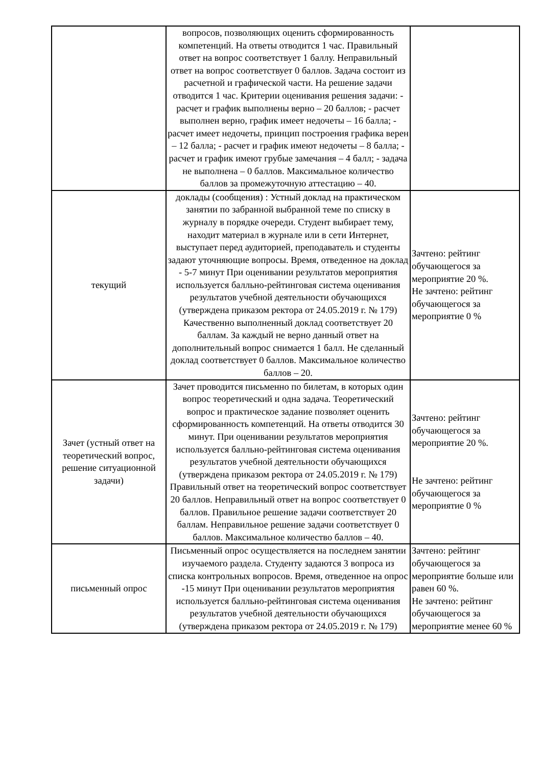| | вопросов, позволяющих оценить сформированность компетенций. На ответы отводится 1 час. Правильный ответ на вопрос соответствует 1 баллу. Неправильный ответ на вопрос соответствует 0 баллов. Задача состоит из расчетной и графической части. На решение задачи отводится 1 час. Критерии оценивания решения задачи: - расчет и график выполнены верно – 20 баллов; - расчет выполнен верно, график имеет недочеты – 16 балла; - расчет имеет недочеты, принцип построения графика верен – 12 балла; - расчет и график имеют недочеты – 8 балла; - расчет и график имеют грубые замечания – 4 балл; - задача не выполнена – 0 баллов. Максимальное количество баллов за промежуточную аттестацию – 40. | |
| текущий | доклады (сообщения) : Устный доклад на практическом занятии по забранной выбранной теме по списку в журналу в порядке очереди. Студент выбирает тему, находит материал в журнале или в сети Интернет, выступает перед аудиторией, преподаватель и студенты задают уточняющие вопросы. Время, отведенное на доклад - 5-7 минут При оценивании результатов мероприятия используется балльно-рейтинговая система оценивания результатов учебной деятельности обучающихся (утверждена приказом ректора от 24.05.2019 г. № 179) Качественно выполненный доклад соответствует 20 баллам. За каждый не верно данный ответ на дополнительный вопрос снимается 1 балл. Не сделанный доклад соответствует 0 баллов. Максимальное количество баллов – 20. | Зачтено: рейтинг обучающегося за мероприятие 20 %. Не зачтено: рейтинг обучающегося за мероприятие 0 % |
| Зачет (устный ответ на теоретический вопрос, решение ситуационной задачи) | Зачет проводится письменно по билетам, в которых один вопрос теоретический и одна задача. Теоретический вопрос и практическое задание позволяет оценить сформированность компетенций. На ответы отводится 30 минут. При оценивании результатов мероприятия используется балльно-рейтинговая система оценивания результатов учебной деятельности обучающихся (утверждена приказом ректора от 24.05.2019 г. № 179) Правильный ответ на теоретический вопрос соответствует 20 баллов. Неправильный ответ на вопрос соответствует 0 баллов. Правильное решение задачи соответствует 20 баллам. Неправильное решение задачи соответствует 0 баллов. Максимальное количество баллов – 40. | Зачтено: рейтинг обучающегося за мероприятие 20 %. Не зачтено: рейтинг обучающегося за мероприятие 0 % |
| письменный опрос | Письменный опрос осуществляется на последнем занятии изучаемого раздела. Студенту задаются 3 вопроса из списка контрольных вопросов. Время, отведенное на опрос -15 минут При оценивании результатов мероприятия используется балльно-рейтинговая система оценивания результатов учебной деятельности обучающихся (утверждена приказом ректора от 24.05.2019 г. № 179) | Зачтено: рейтинг обучающегося за мероприятие больше или равен 60 %. Не зачтено: рейтинг обучающегося за мероприятие менее 60 % |